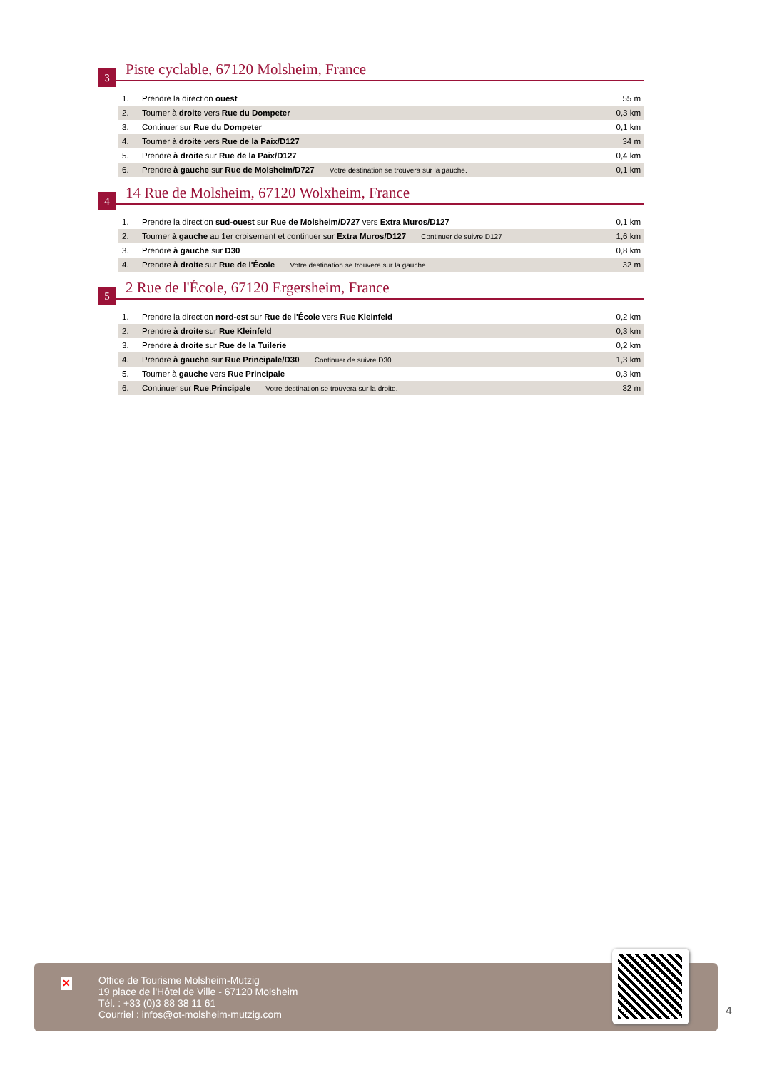3
Piste cyclable, 67120 Molsheim, France
| 1. | Prendre la direction ouest | 55 m |
| 2. | Tourner à droite vers Rue du Dompeter | 0,3 km |
| 3. | Continuer sur Rue du Dompeter | 0,1 km |
| 4. | Tourner à droite vers Rue de la Paix/D127 | 34 m |
| 5. | Prendre à droite sur Rue de la Paix/D127 | 0,4 km |
| 6. | Prendre à gauche sur Rue de Molsheim/D727 Votre destination se trouvera sur la gauche. | 0,1 km |
4
14 Rue de Molsheim, 67120 Wolxheim, France
| 1. | Prendre la direction sud-ouest sur Rue de Molsheim/D727 vers Extra Muros/D127 | 0,1 km |
| 2. | Tourner à gauche au 1er croisement et continuer sur Extra Muros/D127 Continuer de suivre D127 | 1,6 km |
| 3. | Prendre à gauche sur D30 | 0,8 km |
| 4. | Prendre à droite sur Rue de l'École Votre destination se trouvera sur la gauche. | 32 m |
5
2 Rue de l'École, 67120 Ergersheim, France
| 1. | Prendre la direction nord-est sur Rue de l'École vers Rue Kleinfeld | 0,2 km |
| 2. | Prendre à droite sur Rue Kleinfeld | 0,3 km |
| 3. | Prendre à droite sur Rue de la Tuilerie | 0,2 km |
| 4. | Prendre à gauche sur Rue Principale/D30 Continuer de suivre D30 | 1,3 km |
| 5. | Tourner à gauche vers Rue Principale | 0,3 km |
| 6. | Continuer sur Rue Principale Votre destination se trouvera sur la droite. | 32 m |
✕
Office de Tourisme Molsheim-Mutzig
19 place de l'Hôtel de Ville - 67120 Molsheim
Tél. : +33 (0)3 88 38 11 61
Courriel : infos@ot-molsheim-mutzig.com
4